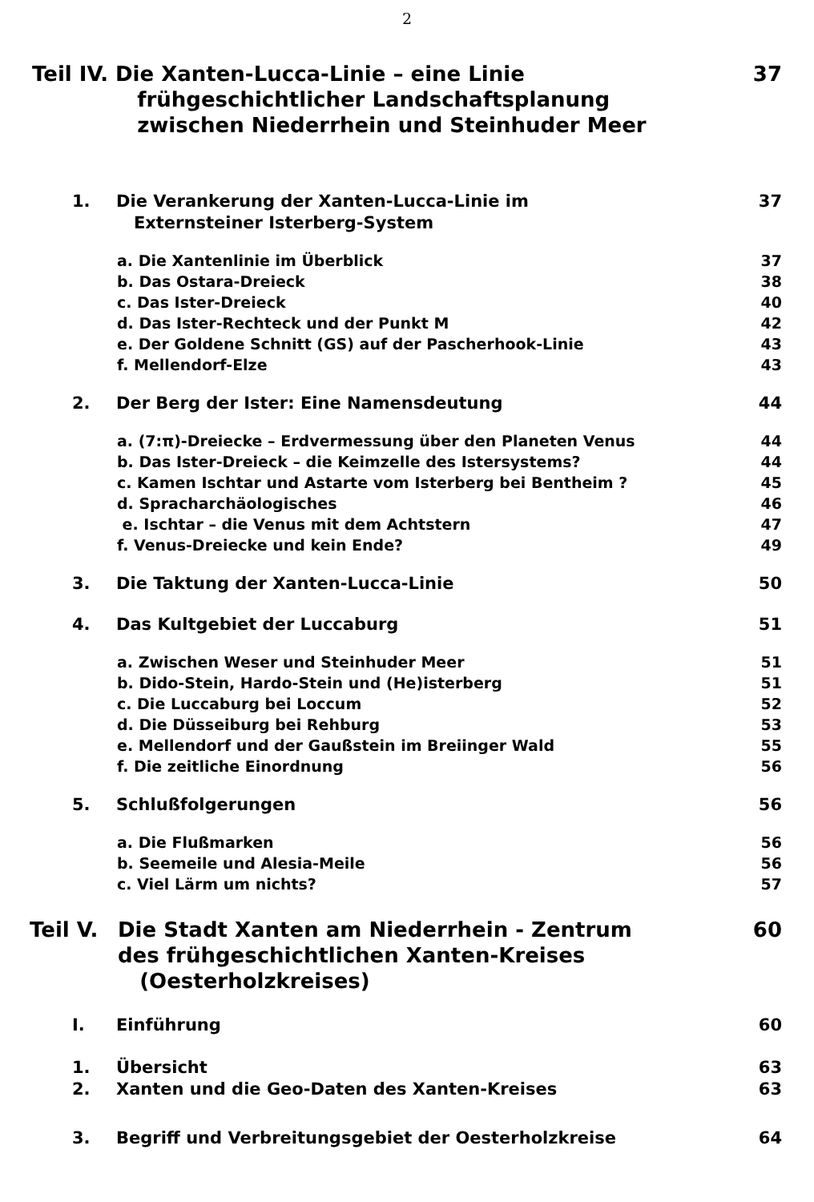2
Teil IV. Die Xanten-Lucca-Linie – eine Linie
frühgeschichtlicher Landschaftsplanung
zwischen Niederrhein und Steinhuder Meer 37
1. Die Verankerung der Xanten-Lucca-Linie im
Externsteiner Isterberg-System 37
a. Die Xantenlinie im Überblick 37
b. Das Ostara-Dreieck 38
c. Das Ister-Dreieck 40
d. Das Ister-Rechteck und der Punkt M 42
e. Der Goldene Schnitt (GS) auf der Pascherhook-Linie 43
f. Mellendorf-Elze 43
2. Der Berg der Ister: Eine Namensdeutung 44
a. (7:π)-Dreiecke – Erdvermessung über den Planeten Venus 44
b. Das Ister-Dreieck – die Keimzelle des Istersystems? 44
c. Kamen Ischtar und Astarte vom Isterberg bei Bentheim ? 45
d. Spracharchäologisches 46
e. Ischtar – die Venus mit dem Achtstern 47
f. Venus-Dreiecke und kein Ende? 49
3. Die Taktung der Xanten-Lucca-Linie 50
4. Das Kultgebiet der Luccaburg 51
a. Zwischen Weser und Steinhuder Meer 51
b. Dido-Stein, Hardo-Stein und (He)isterberg 51
c. Die Luccaburg bei Loccum 52
d. Die Düsseiburg bei Rehburg 53
e. Mellendorf und der Gaußstein im Breiinger Wald 55
f. Die zeitliche Einordnung 56
5. Schlußfolgerungen 56
a. Die Flußmarken 56
b. Seemeile und Alesia-Meile 56
c. Viel Lärm um nichts? 57
Teil V. Die Stadt Xanten am Niederrhein - Zentrum
des frühgeschichtlichen Xanten-Kreises
(Oesterholzkreises) 60
I. Einführung 60
1. Übersicht 63
2. Xanten und die Geo-Daten des Xanten-Kreises 63
3. Begriff und Verbreitungsgebiet der Oesterholzkreise 64